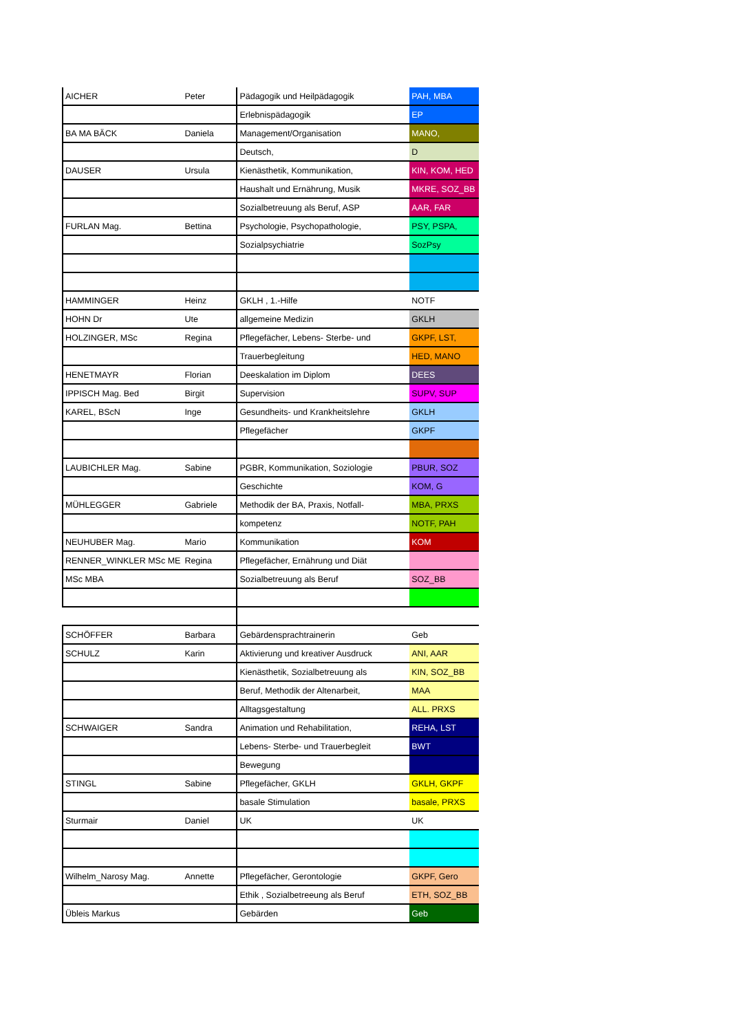| AICHER | Peter | Pädagogik und Heilpädagogik | PAH, MBA |
| | | Erlebnispädagogik | EP |
| BA MA BÄCK | Daniela | Management/Organisation | MANO, |
| | | Deutsch, | D |
| DAUSER | Ursula | Kienästhetik, Kommunikation, | KIN, KOM, HED |
| | | Haushalt und Ernährung, Musik | MKRE, SOZ_BB |
| | | Sozialbetreuung als Beruf, ASP | AAR, FAR |
| FURLAN Mag. | Bettina | Psychologie, Psychopathologie, | PSY, PSPA, |
| | | Sozialpsychiatrie | SozPsy |
| HAMMINGER | Heinz | GKLH , 1.-Hilfe | NOTF |
| HOHN Dr | Ute | allgemeine Medizin | GKLH |
| HOLZINGER, MSc | Regina | Pflegefächer, Lebens- Sterbe- und | GKPF, LST, |
| | | Trauerbegleitung | HED, MANO |
| HENETMAYR | Florian | Deeskalation im Diplom | DEES |
| IPPISCH Mag. Bed | Birgit | Supervision | SUPV, SUP |
| KAREL, BScN | Inge | Gesundheits- und Krankheitslehre | GKLH |
| | | Pflegefächer | GKPF |
| LAUBICHLER Mag. | Sabine | PGBR, Kommunikation, Soziologie | PBUR, SOZ |
| | | Geschichte | KOM, G |
| MÜHLEGGER | Gabriele | Methodik der BA, Praxis, Notfall- | MBA, PRXS |
| | | kompetenz | NOTF, PAH |
| NEUHUBER Mag. | Mario | Kommunikation | KOM |
| RENNER_WINKLER MSc ME | Regina | Pflegefächer, Ernährung und Diät | |
| MSc MBA | | Sozialbetreuung als Beruf | SOZ_BB |
| SCHÖFFER | Barbara | Gebärdensprachtrainerin | Geb |
| SCHULZ | Karin | Aktivierung und kreativer Ausdruck | ANI, AAR |
| | | Kienästhetik, Sozialbetreuung als | KIN, SOZ_BB |
| | | Beruf, Methodik der Altenarbeit, | MAA |
| | | Alltagsgestaltung | ALL. PRXS |
| SCHWAIGER | Sandra | Animation und Rehabilitation, | REHA, LST |
| | | Lebens- Sterbe- und Trauerbegleit | BWT |
| | | Bewegung | |
| STINGL | Sabine | Pflegefächer, GKLH | GKLH, GKPF |
| | | basale Stimulation | basale, PRXS |
| Sturmair | Daniel | UK | UK |
| Wilhelm_Narosy Mag. | Annette | Pflegefächer, Gerontologie | GKPF, Gero |
| | | Ethik , Sozialbetreeung als Beruf | ETH, SOZ_BB |
| Übleis Markus | | Gebärden | Geb |